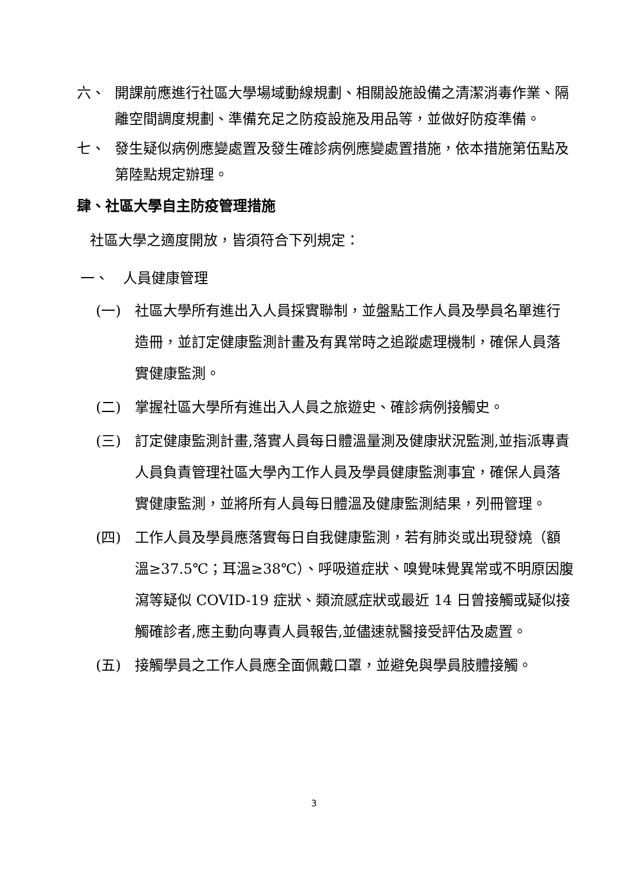六、 開課前應進行社區大學場域動線規劃、相關設施設備之清潔消毒作業、隔離空間調度規劃、準備充足之防疫設施及用品等，並做好防疫準備。
七、 發生疑似病例應變處置及發生確診病例應變處置措施，依本措施第伍點及第陸點規定辦理。
肆、社區大學自主防疫管理措施
社區大學之適度開放，皆須符合下列規定：
一、　人員健康管理
(一) 社區大學所有進出入人員採實聯制，並盤點工作人員及學員名單進行造冊，並訂定健康監測計畫及有異常時之追蹤處理機制，確保人員落實健康監測。
(二) 掌握社區大學所有進出入人員之旅遊史、確診病例接觸史。
(三) 訂定健康監測計畫,落實人員每日體溫量測及健康狀況監測,並指派專責人員負責管理社區大學內工作人員及學員健康監測事宜，確保人員落實健康監測，並將所有人員每日體溫及健康監測結果，列冊管理。
(四) 工作人員及學員應落實每日自我健康監測，若有肺炎或出現發燒（額溫≥37.5℃；耳溫≥38℃）、呼吸道症狀、嗅覺味覺異常或不明原因腹瀉等疑似 COVID-19 症狀、類流感症狀或最近 14 日曾接觸或疑似接觸確診者,應主動向專責人員報告,並儘速就醫接受評估及處置。
(五) 接觸學員之工作人員應全面佩戴口罩，並避免與學員肢體接觸。
3